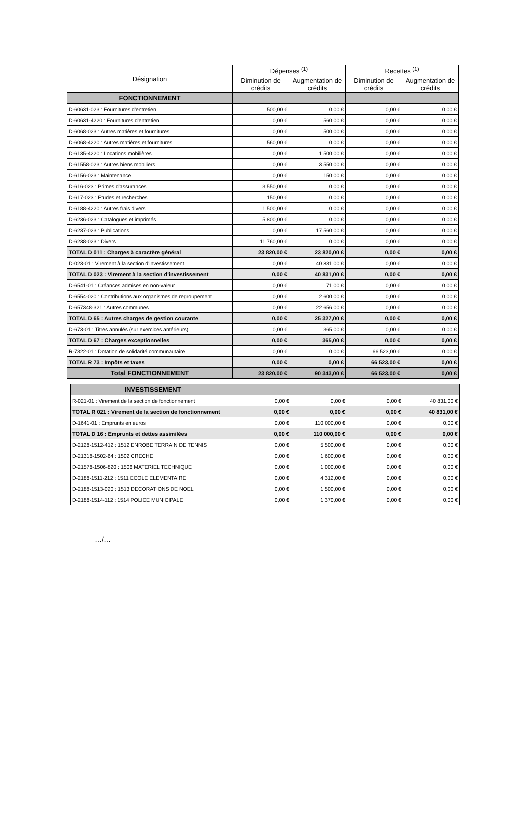| Désignation | Dépenses <sup>(1)</sup> | | Recettes <sup>(1)</sup> | |
| --- | --- | --- | --- | --- |
| | Diminution de crédits | Augmentation de crédits | Diminution de crédits | Augmentation de crédits |
| FONCTIONNEMENT | | | | |
| D-60631-023 : Fournitures d'entretien | 500,00 € | 0,00 € | 0,00 € | 0,00 € |
| D-60631-4220 : Fournitures d'entretien | 0,00 € | 560,00 € | 0,00 € | 0,00 € |
| D-6068-023 : Autres matières et fournitures | 0,00 € | 500,00 € | 0,00 € | 0,00 € |
| D-6068-4220 : Autres matières et fournitures | 560,00 € | 0,00 € | 0,00 € | 0,00 € |
| D-6135-4220 : Locations mobilières | 0,00 € | 1 500,00 € | 0,00 € | 0,00 € |
| D-61558-023 : Autres biens mobiliers | 0,00 € | 3 550,00 € | 0,00 € | 0,00 € |
| D-6156-023 : Maintenance | 0,00 € | 150,00 € | 0,00 € | 0,00 € |
| D-616-023 : Primes d'assurances | 3 550,00 € | 0,00 € | 0,00 € | 0,00 € |
| D-617-023 : Etudes et recherches | 150,00 € | 0,00 € | 0,00 € | 0,00 € |
| D-6188-4220 : Autres frais divers | 1 500,00 € | 0,00 € | 0,00 € | 0,00 € |
| D-6236-023 : Catalogues et imprimés | 5 800,00 € | 0,00 € | 0,00 € | 0,00 € |
| D-6237-023 : Publications | 0,00 € | 17 560,00 € | 0,00 € | 0,00 € |
| D-6238-023 : Divers | 11 760,00 € | 0,00 € | 0,00 € | 0,00 € |
| TOTAL D 011 : Charges à caractère général | 23 820,00 € | 23 820,00 € | 0,00 € | 0,00 € |
| D-023-01 : Virement à la section d'investissement | 0,00 € | 40 831,00 € | 0,00 € | 0,00 € |
| TOTAL D 023 : Virement à la section d'investissement | 0,00 € | 40 831,00 € | 0,00 € | 0,00 € |
| D-6541-01 : Créances admises en non-valeur | 0,00 € | 71,00 € | 0,00 € | 0,00 € |
| D-6554-020 : Contributions aux organismes de regroupement | 0,00 € | 2 600,00 € | 0,00 € | 0,00 € |
| D-657348-321 : Autres communes | 0,00 € | 22 656,00 € | 0,00 € | 0,00 € |
| TOTAL D 65 : Autres charges de gestion courante | 0,00 € | 25 327,00 € | 0,00 € | 0,00 € |
| D-673-01 : Titres annulés (sur exercices antérieurs) | 0,00 € | 365,00 € | 0,00 € | 0,00 € |
| TOTAL D 67 : Charges exceptionnelles | 0,00 € | 365,00 € | 0,00 € | 0,00 € |
| R-7322-01 : Dotation de solidarité communautaire | 0,00 € | 0,00 € | 66 523,00 € | 0,00 € |
| TOTAL R 73 : Impôts et taxes | 0,00 € | 0,00 € | 66 523,00 € | 0,00 € |
| Total FONCTIONNEMENT | 23 820,00 € | 90 343,00 € | 66 523,00 € | 0,00 € |
| INVESTISSEMENT | | | | |
| R-021-01 : Virement de la section de fonctionnement | 0,00 € | 0,00 € | 0,00 € | 40 831,00 € |
| TOTAL R 021 : Virement de la section de fonctionnement | 0,00 € | 0,00 € | 0,00 € | 40 831,00 € |
| D-1641-01 : Emprunts en euros | 0,00 € | 110 000,00 € | 0,00 € | 0,00 € |
| TOTAL D 16 : Emprunts et dettes assimilées | 0,00 € | 110 000,00 € | 0,00 € | 0,00 € |
| D-2128-1512-412 : 1512 ENROBE TERRAIN DE TENNIS | 0,00 € | 5 500,00 € | 0,00 € | 0,00 € |
| D-21318-1502-64 : 1502 CRECHE | 0,00 € | 1 600,00 € | 0,00 € | 0,00 € |
| D-21578-1506-820 : 1506 MATERIEL TECHNIQUE | 0,00 € | 1 000,00 € | 0,00 € | 0,00 € |
| D-2188-1511-212 : 1511 ECOLE ELEMENTAIRE | 0,00 € | 4 312,00 € | 0,00 € | 0,00 € |
| D-2188-1513-020 : 1513 DECORATIONS DE NOEL | 0,00 € | 1 500,00 € | 0,00 € | 0,00 € |
| D-2188-1514-112 : 1514 POLICE MUNICIPALE | 0,00 € | 1 370,00 € | 0,00 € | 0,00 € |
…/…